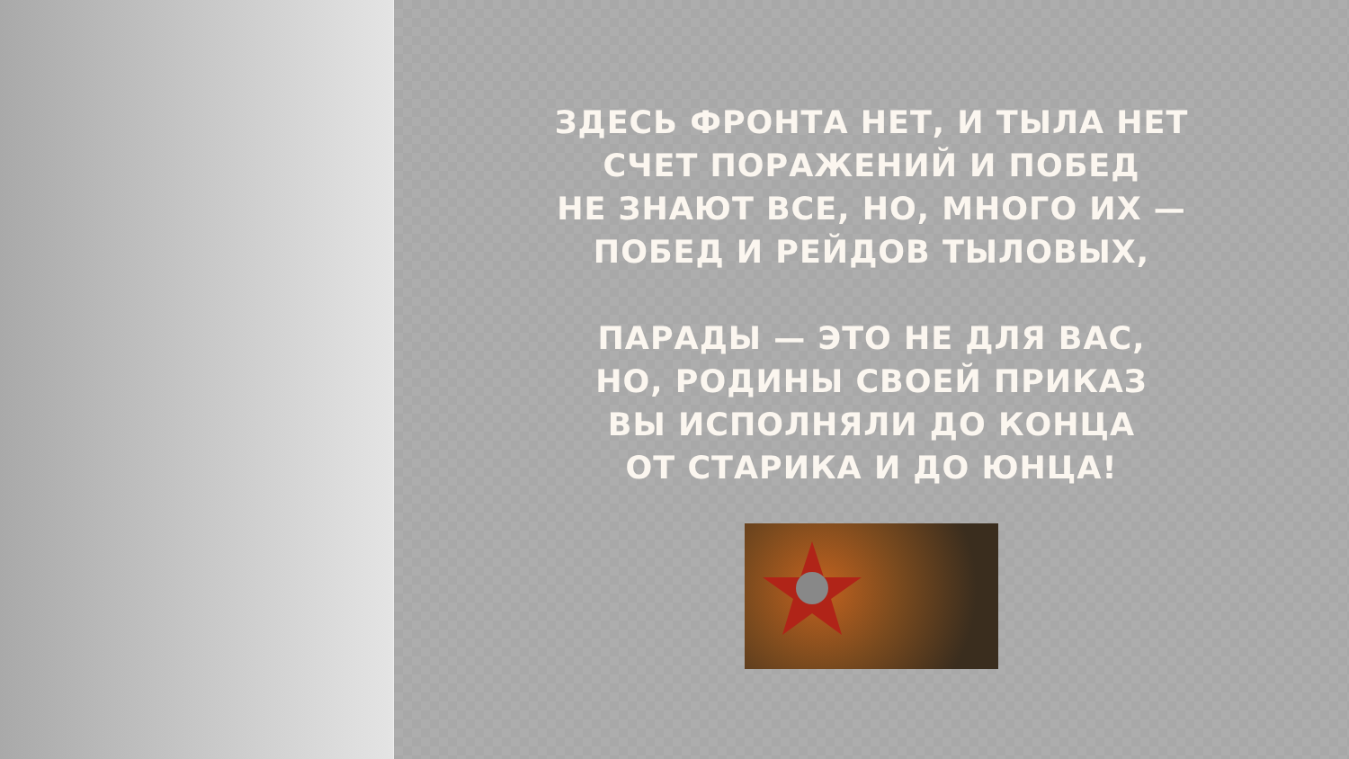ЗДЕСЬ ФРОНТА НЕТ, И ТЫЛА НЕТ
СЧЕТ ПОРАЖЕНИЙ И ПОБЕД
НЕ ЗНАЮТ ВСЕ, НО, МНОГО ИХ —
ПОБЕД И РЕЙДОВ ТЫЛОВЫХ,
ПАРАДЫ — ЭТО НЕ ДЛЯ ВАС,
НО, РОДИНЫ СВОЕЙ ПРИКАЗ
ВЫ ИСПОЛНЯЛИ ДО КОНЦА
ОТ СТАРИКА И ДО ЮНЦА!